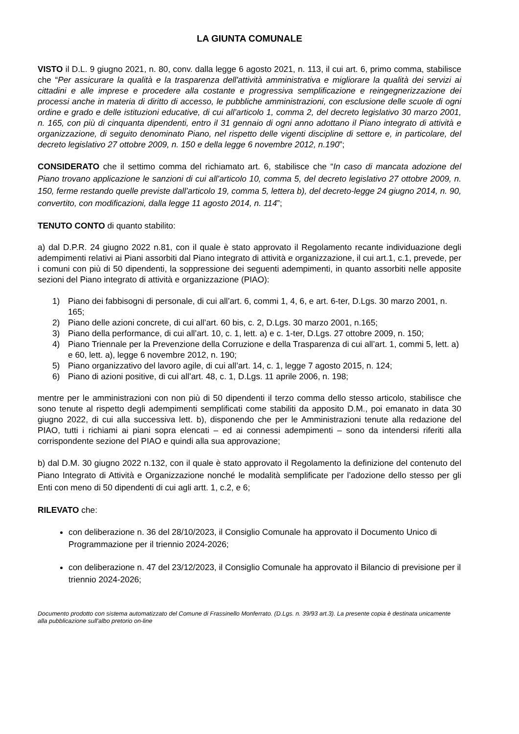LA GIUNTA COMUNALE
VISTO il D.L. 9 giugno 2021, n. 80, conv. dalla legge 6 agosto 2021, n. 113, il cui art. 6, primo comma, stabilisce che “Per assicurare la qualità e la trasparenza dell'attività amministrativa e migliorare la qualità dei servizi ai cittadini e alle imprese e procedere alla costante e progressiva semplificazione e reingegnerizzazione dei processi anche in materia di diritto di accesso, le pubbliche amministrazioni, con esclusione delle scuole di ogni ordine e grado e delle istituzioni educative, di cui all’articolo 1, comma 2, del decreto legislativo 30 marzo 2001, n. 165, con più di cinquanta dipendenti, entro il 31 gennaio di ogni anno adottano il Piano integrato di attività e organizzazione, di seguito denominato Piano, nel rispetto delle vigenti discipline di settore e, in particolare, del decreto legislativo 27 ottobre 2009, n. 150 e della legge 6 novembre 2012, n.190”;
CONSIDERATO che il settimo comma del richiamato art. 6, stabilisce che “In caso di mancata adozione del Piano trovano applicazione le sanzioni di cui all’articolo 10, comma 5, del decreto legislativo 27 ottobre 2009, n. 150, ferme restando quelle previste dall’articolo 19, comma 5, lettera b), del decreto-legge 24 giugno 2014, n. 90, convertito, con modificazioni, dalla legge 11 agosto 2014, n. 114”;
TENUTO CONTO di quanto stabilito:
a) dal D.P.R. 24 giugno 2022 n.81, con il quale è stato approvato il Regolamento recante individuazione degli adempimenti relativi ai Piani assorbiti dal Piano integrato di attività e organizzazione, il cui art.1, c.1, prevede, per i comuni con più di 50 dipendenti, la soppressione dei seguenti adempimenti, in quanto assorbiti nelle apposite sezioni del Piano integrato di attività e organizzazione (PIAO):
1) Piano dei fabbisogni di personale, di cui all’art. 6, commi 1, 4, 6, e art. 6-ter, D.Lgs. 30 marzo 2001, n. 165;
2) Piano delle azioni concrete, di cui all’art. 60 bis, c. 2, D.Lgs. 30 marzo 2001, n.165;
3) Piano della performance, di cui all’art. 10, c. 1, lett. a) e c. 1-ter, D.Lgs. 27 ottobre 2009, n. 150;
4) Piano Triennale per la Prevenzione della Corruzione e della Trasparenza di cui all’art. 1, commi 5, lett. a) e 60, lett. a), legge 6 novembre 2012, n. 190;
5) Piano organizzativo del lavoro agile, di cui all’art. 14, c. 1, legge 7 agosto 2015, n. 124;
6) Piano di azioni positive, di cui all’art. 48, c. 1, D.Lgs. 11 aprile 2006, n. 198;
mentre per le amministrazioni con non più di 50 dipendenti il terzo comma dello stesso articolo, stabilisce che sono tenute al rispetto degli adempimenti semplificati come stabiliti da apposito D.M., poi emanato in data 30 giugno 2022, di cui alla successiva lett. b), disponendo che per le Amministrazioni tenute alla redazione del PIAO, tutti i richiami ai piani sopra elencati – ed ai connessi adempimenti – sono da intendersi riferiti alla corrispondente sezione del PIAO e quindi alla sua approvazione;
b) dal D.M. 30 giugno 2022 n.132, con il quale è stato approvato il Regolamento la definizione del contenuto del Piano Integrato di Attività e Organizzazione nonché le modalità semplificate per l’adozione dello stesso per gli Enti con meno di 50 dipendenti di cui agli artt. 1, c.2, e 6;
RILEVATO che:
con deliberazione n. 36 del 28/10/2023, il Consiglio Comunale ha approvato il Documento Unico di Programmazione per il triennio 2024-2026;
con deliberazione n. 47 del 23/12/2023, il Consiglio Comunale ha approvato il Bilancio di previsione per il triennio 2024-2026;
Documento prodotto con sistema automatizzato del Comune di Frassinello Monferrato. (D.Lgs. n. 39/93 art.3). La presente copia è destinata unicamente alla pubblicazione sull'albo pretorio on-line